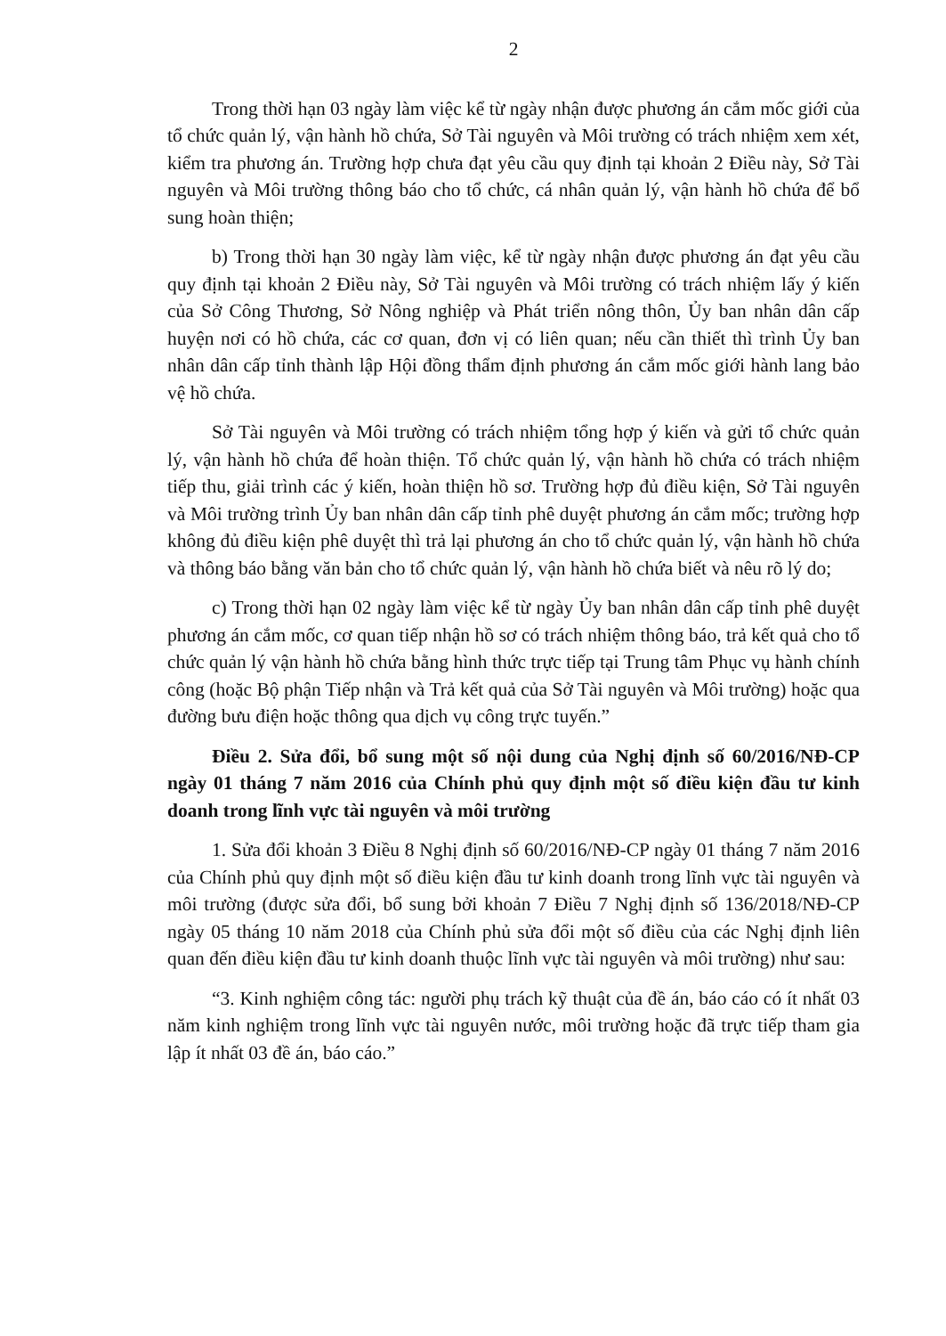2
Trong thời hạn 03 ngày làm việc kể từ ngày nhận được phương án cắm mốc giới của tổ chức quản lý, vận hành hồ chứa, Sở Tài nguyên và Môi trường có trách nhiệm xem xét, kiểm tra phương án. Trường hợp chưa đạt yêu cầu quy định tại khoản 2 Điều này, Sở Tài nguyên và Môi trường thông báo cho tổ chức, cá nhân quản lý, vận hành hồ chứa để bổ sung hoàn thiện;
b) Trong thời hạn 30 ngày làm việc, kể từ ngày nhận được phương án đạt yêu cầu quy định tại khoản 2 Điều này, Sở Tài nguyên và Môi trường có trách nhiệm lấy ý kiến của Sở Công Thương, Sở Nông nghiệp và Phát triển nông thôn, Ủy ban nhân dân cấp huyện nơi có hồ chứa, các cơ quan, đơn vị có liên quan; nếu cần thiết thì trình Ủy ban nhân dân cấp tỉnh thành lập Hội đồng thẩm định phương án cắm mốc giới hành lang bảo vệ hồ chứa.
Sở Tài nguyên và Môi trường có trách nhiệm tổng hợp ý kiến và gửi tổ chức quản lý, vận hành hồ chứa để hoàn thiện. Tổ chức quản lý, vận hành hồ chứa có trách nhiệm tiếp thu, giải trình các ý kiến, hoàn thiện hồ sơ. Trường hợp đủ điều kiện, Sở Tài nguyên và Môi trường trình Ủy ban nhân dân cấp tỉnh phê duyệt phương án cắm mốc; trường hợp không đủ điều kiện phê duyệt thì trả lại phương án cho tổ chức quản lý, vận hành hồ chứa và thông báo bằng văn bản cho tổ chức quản lý, vận hành hồ chứa biết và nêu rõ lý do;
c) Trong thời hạn 02 ngày làm việc kể từ ngày Ủy ban nhân dân cấp tỉnh phê duyệt phương án cắm mốc, cơ quan tiếp nhận hồ sơ có trách nhiệm thông báo, trả kết quả cho tổ chức quản lý vận hành hồ chứa bằng hình thức trực tiếp tại Trung tâm Phục vụ hành chính công (hoặc Bộ phận Tiếp nhận và Trả kết quả của Sở Tài nguyên và Môi trường) hoặc qua đường bưu điện hoặc thông qua dịch vụ công trực tuyến.”
Điều 2. Sửa đổi, bổ sung một số nội dung của Nghị định số 60/2016/NĐ-CP ngày 01 tháng 7 năm 2016 của Chính phủ quy định một số điều kiện đầu tư kinh doanh trong lĩnh vực tài nguyên và môi trường
1. Sửa đổi khoản 3 Điều 8 Nghị định số 60/2016/NĐ-CP ngày 01 tháng 7 năm 2016 của Chính phủ quy định một số điều kiện đầu tư kinh doanh trong lĩnh vực tài nguyên và môi trường (được sửa đổi, bổ sung bởi khoản 7 Điều 7 Nghị định số 136/2018/NĐ-CP ngày 05 tháng 10 năm 2018 của Chính phủ sửa đổi một số điều của các Nghị định liên quan đến điều kiện đầu tư kinh doanh thuộc lĩnh vực tài nguyên và môi trường) như sau:
“3. Kinh nghiệm công tác: người phụ trách kỹ thuật của đề án, báo cáo có ít nhất 03 năm kinh nghiệm trong lĩnh vực tài nguyên nước, môi trường hoặc đã trực tiếp tham gia lập ít nhất 03 đề án, báo cáo.”